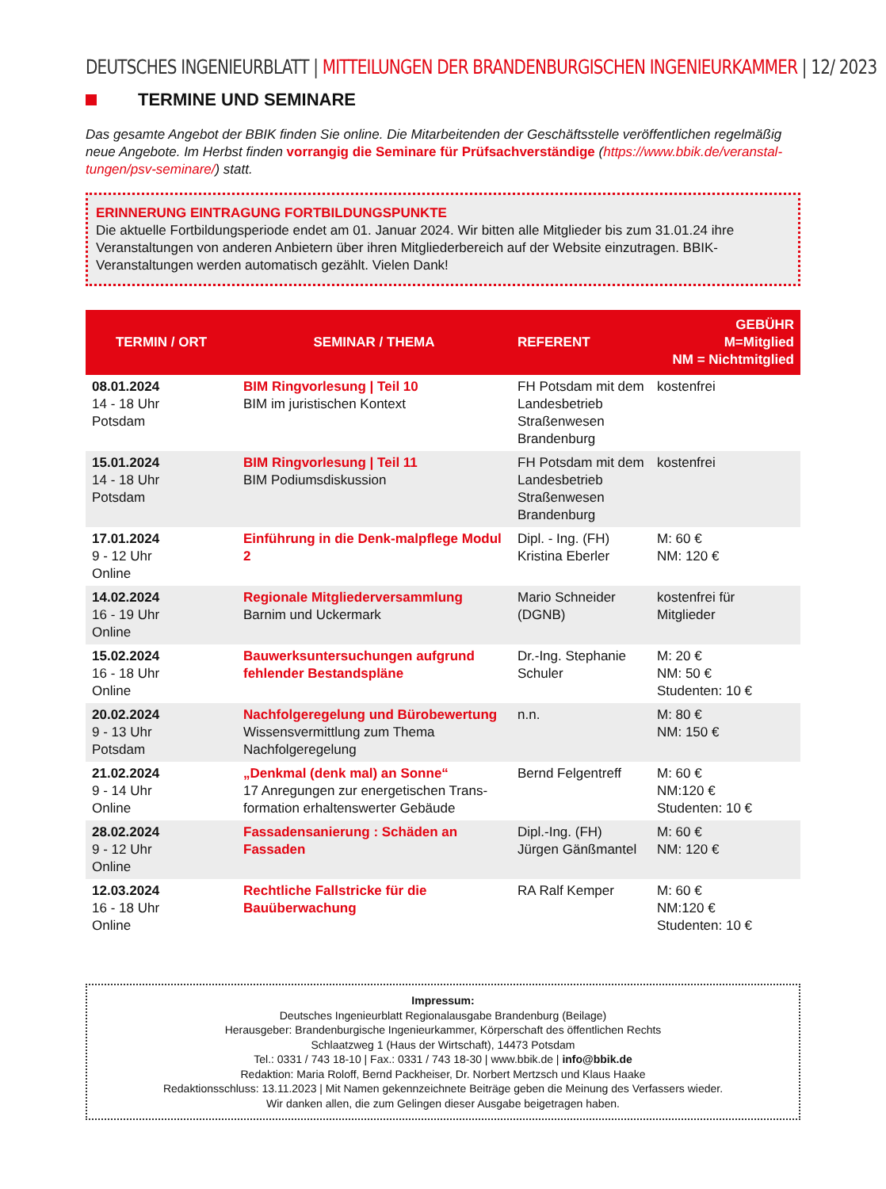DEUTSCHES INGENIEURBLATT | MITTEILUNGEN DER BRANDENBURGISCHEN INGENIEURKAMMER | 12/ 2023
TERMINE UND SEMINARE
Das gesamte Angebot der BBIK finden Sie online. Die Mitarbeitenden der Geschäftsstelle veröffentlichen regelmäßig neue Angebote. Im Herbst finden vorrangig die Seminare für Prüfsachverständige (https://www.bbik.de/veranstal-tungen/psv-seminare/) statt.
ERINNERUNG EINTRAGUNG FORTBILDUNGSPUNKTE
Die aktuelle Fortbildungsperiode endet am 01. Januar 2024. Wir bitten alle Mitglieder bis zum 31.01.24 ihre Veranstaltungen von anderen Anbietern über ihren Mitgliederbereich auf der Website einzutragen. BBIK-Veranstaltungen werden automatisch gezählt. Vielen Dank!
| TERMIN / ORT | SEMINAR / THEMA | REFERENT | GEBÜHR M=Mitglied NM = Nichtmitglied |
| --- | --- | --- | --- |
| 08.01.2024 14 - 18 Uhr Potsdam | BIM Ringvorlesung / Teil 10 BIM im juristischen Kontext | FH Potsdam mit dem Landesbetrieb Straßenwesen Brandenburg | kostenfrei |
| 15.01.2024 14 - 18 Uhr Potsdam | BIM Ringvorlesung / Teil 11 BIM Podiumsdiskussion | FH Potsdam mit dem Landesbetrieb Straßenwesen Brandenburg | kostenfrei |
| 17.01.2024 9 - 12 Uhr Online | Einführung in die Denk-malpflege Modul 2 | Dipl. - Ing. (FH) Kristina Eberler | M: 60 € NM: 120 € |
| 14.02.2024 16 - 19 Uhr Online | Regionale Mitgliederversammlung Barnim und Uckermark | Mario Schneider (DGNB) | kostenfrei für Mitglieder |
| 15.02.2024 16 - 18 Uhr Online | Bauwerksuntersuchungen aufgrund fehlender Bestandspläne | Dr.-Ing. Stephanie Schuler | M: 20 € NM: 50 € Studenten: 10 € |
| 20.02.2024 9 - 13 Uhr Potsdam | Nachfolgeregelung und Bürobewertung Wissensvermittlung zum Thema Nachfolgeregelung | n.n. | M: 80 € NM: 150 € |
| 21.02.2024 9 - 14 Uhr Online | „Denkmal (denk mal) an Sonne“ 17 Anregungen zur energetischen Trans-formation erhaltenswerter Gebäude | Bernd Felgentreff | M: 60 € NM:120 € Studenten: 10 € |
| 28.02.2024 9 - 12 Uhr Online | Fassadensanierung : Schäden an Fassaden | Dipl.-Ing. (FH) Jürgen Gänßmantel | M: 60 € NM: 120 € |
| 12.03.2024 16 - 18 Uhr Online | Rechtliche Fallstricke für die Bauüberwachung | RA Ralf Kemper | M: 60 € NM:120 € Studenten: 10 € |
Impressum:
Deutsches Ingenieurblatt Regionalausgabe Brandenburg (Beilage)
Herausgeber: Brandenburgische Ingenieurkammer, Körperschaft des öffentlichen Rechts
Schlaatzweg 1 (Haus der Wirtschaft), 14473 Potsdam
Tel.: 0331 / 743 18-10 | Fax.: 0331 / 743 18-30 | www.bbik.de | info@bbik.de
Redaktion: Maria Roloff, Bernd Packheiser, Dr. Norbert Mertzsch und Klaus Haake
Redaktionsschluss: 13.11.2023 | Mit Namen gekennzeichnete Beiträge geben die Meinung des Verfassers wieder.
Wir danken allen, die zum Gelingen dieser Ausgabe beigetragen haben.